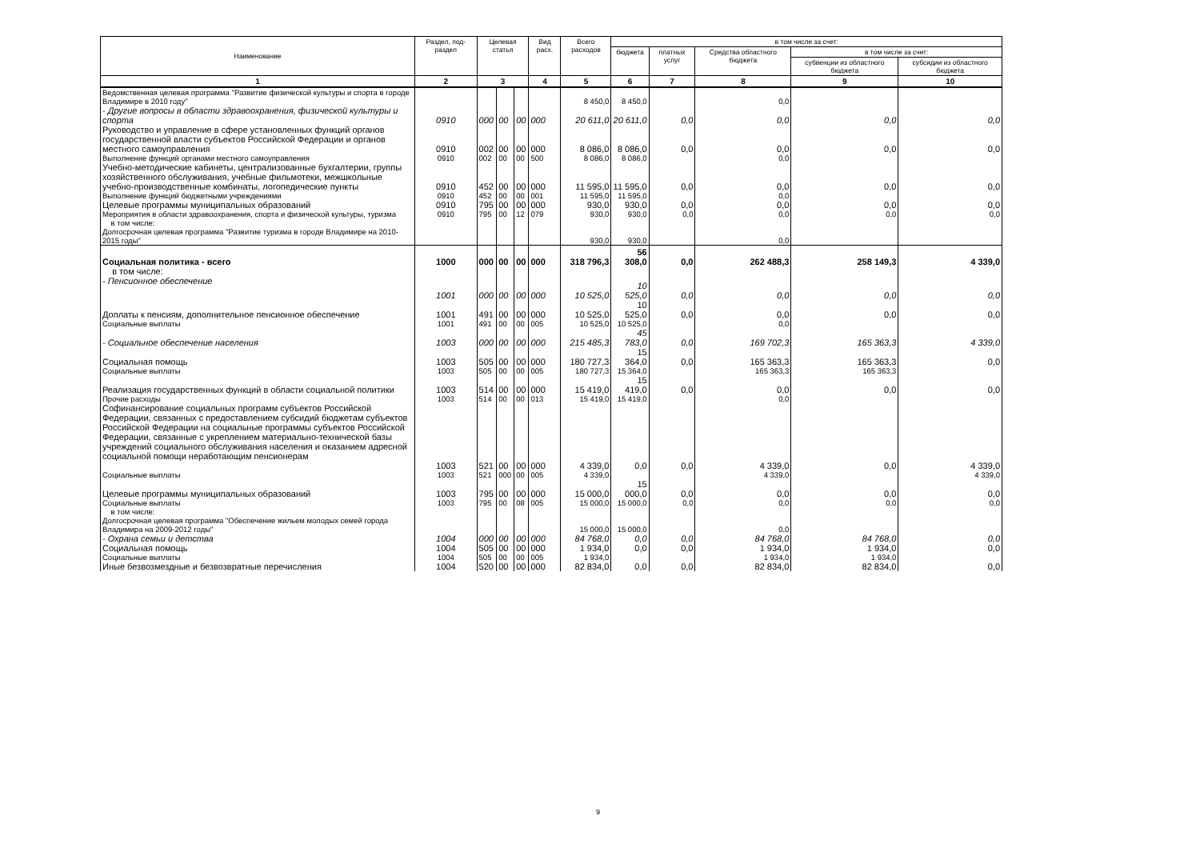| Наименование | Раздел, под-раздел | Целевая статья | | | Вид расх. | Всего расходов | в том числе за счет: | | | | |
| --- | --- | --- | --- | --- | --- | --- | --- | --- | --- | --- | --- |
| | | | | | | | бюджета | платных услуг | Средства областного бюджета | в том числе за счет: | |
| | | | | | | | | | | субвенции из областного бюджета | субсидии из областного бюджета |
| 1 | 2 | 3 | | | 4 | 5 | 6 | 7 | 8 | 9 | 10 |
| Ведомственная целевая программа "Развитие физической культуры и спорта в городе Владимире в 2010 году" | | | | | | 8 450,0 | 8 450,0 | | 0,0 | | |
| - Другие вопросы в области здравоохранения, физической культуры и спорта | 0910 | 000 | 00 | 00 | 000 | 20 611,0 | 20 611,0 | 0,0 | 0,0 | 0,0 | 0,0 |
| Руководство и управление в сфере установленных функций органов государственной власти субъектов Российской Федерации и органов местного самоуправления | 0910 | 002 | 00 | 00 | 000 | 8 086,0 | 8 086,0 | 0,0 | 0,0 | 0,0 | 0,0 |
| Выполнение функций органами местного самоуправления | 0910 | 002 | 00 | 00 | 500 | 8 086,0 | 8 086,0 | | 0,0 | | |
| Учебно-методические кабинеты, централизованные бухгалтерии, группы хозяйственного обслуживания, учебные фильмотеки, межшкольные учебно-производственные комбинаты, логопедические пункты | 0910 | 452 | 00 | 00 | 000 | 11 595,0 | 11 595,0 | 0,0 | 0,0 | 0,0 | 0,0 |
| Выполнение функций бюджетными учреждениями | 0910 | 452 | 00 | 00 | 001 | 11 595,0 | 11 595,0 | | 0,0 | | |
| Целевые программы муниципальных образований | 0910 | 795 | 00 | 00 | 000 | 930,0 | 930,0 | 0,0 | 0,0 | 0,0 | 0,0 |
| Мероприятия в области здравоохранения, спорта и физической культуры, туризма | 0910 | 795 | 00 | 12 | 079 | 930,0 | 930,0 | 0,0 | 0,0 | 0,0 | 0,0 |
| в том числе: Долгосрочная целевая программа "Развитие туризма в городе Владимире на 2010-2015 годы" | | | | | | 930,0 | 930,0 | | 0,0 | | |
| Социальная политика - всего | 1000 | 000 | 00 | 00 | 000 | 318 796,3 | 56 308,0 | 0,0 | 262 488,3 | 258 149,3 | 4 339,0 |
| в том числе: | | | | | | | | | | | |
| - Пенсионное обеспечение | 1001 | 000 | 00 | 00 | 000 | 10 525,0 | 10 525,0 | 0,0 | 0,0 | 0,0 | 0,0 |
| Доплаты к пенсиям, дополнительное пенсионное обеспечение | 1001 | 491 | 00 | 00 | 000 | 10 525,0 | 10 525,0 | 0,0 | 0,0 | 0,0 | 0,0 |
| Социальные выплаты | 1001 | 491 | 00 | 00 | 005 | 10 525,0 | 10 525,0 | | 0,0 | | |
| - Социальное обеспечение населения | 1003 | 000 | 00 | 00 | 000 | 215 485,3 | 45 783,0 | 0,0 | 169 702,3 | 165 363,3 | 4 339,0 |
| Социальная помощь | 1003 | 505 | 00 | 00 | 000 | 180 727,3 | 15 364,0 | 0,0 | 165 363,3 | 165 363,3 | 0,0 |
| Социальные выплаты | 1003 | 505 | 00 | 00 | 005 | 180 727,3 | 15 364,0 | | 165 363,3 | 165 363,3 | |
| Реализация государственных функций в области социальной политики | 1003 | 514 | 00 | 00 | 000 | 15 419,0 | 15 419,0 | 0,0 | 0,0 | 0,0 | 0,0 |
| Прочие расходы | 1003 | 514 | 00 | 00 | 013 | 15 419,0 | 15 419,0 | | 0,0 | | |
| Софинансирование социальных программ субъектов Российской Федерации, связанных с предоставлением субсидий бюджетам субъектов Российской Федерации на социальные программы субъектов Российской Федерации, связанные с укреплением материально-технической базы учреждений социального обслуживания населения и оказанием адресной социальной помощи неработающим пенсионерам | 1003 | 521 | 00 | 00 | 000 | 4 339,0 | 0,0 | 0,0 | 4 339,0 | 0,0 | 4 339,0 |
| Социальные выплаты | 1003 | 521 | 000 | 00 | 005 | 4 339,0 | | | 4 339,0 | | 4 339,0 |
| Целевые программы муниципальных образований | 1003 | 795 | 00 | 00 | 000 | 15 000,0 | 15 000,0 | 0,0 | 0,0 | 0,0 | 0,0 |
| Социальные выплаты | 1003 | 795 | 00 | 08 | 005 | 15 000,0 | 15 000,0 | 0,0 | 0,0 | 0,0 | 0,0 |
| в том числе: Долгосрочная целевая программа "Обеспечение жильем молодых семей города Владимира на 2009-2012 годы" | | | | | | 15 000,0 | 15 000,0 | | 0,0 | | |
| - Охрана семьи и детства | 1004 | 000 | 00 | 00 | 000 | 84 768,0 | 0,0 | 0,0 | 84 768,0 | 84 768,0 | 0,0 |
| Социальная помощь | 1004 | 505 | 00 | 00 | 000 | 1 934,0 | 0,0 | 0,0 | 1 934,0 | 1 934,0 | 0,0 |
| Социальные выплаты | 1004 | 505 | 00 | 00 | 005 | 1 934,0 | | | 1 934,0 | 1 934,0 | |
| Иные безвозмездные и безвозвратные перечисления | 1004 | 520 | 00 | 00 | 000 | 82 834,0 | 0,0 | 0,0 | 82 834,0 | 82 834,0 | 0,0 |
9